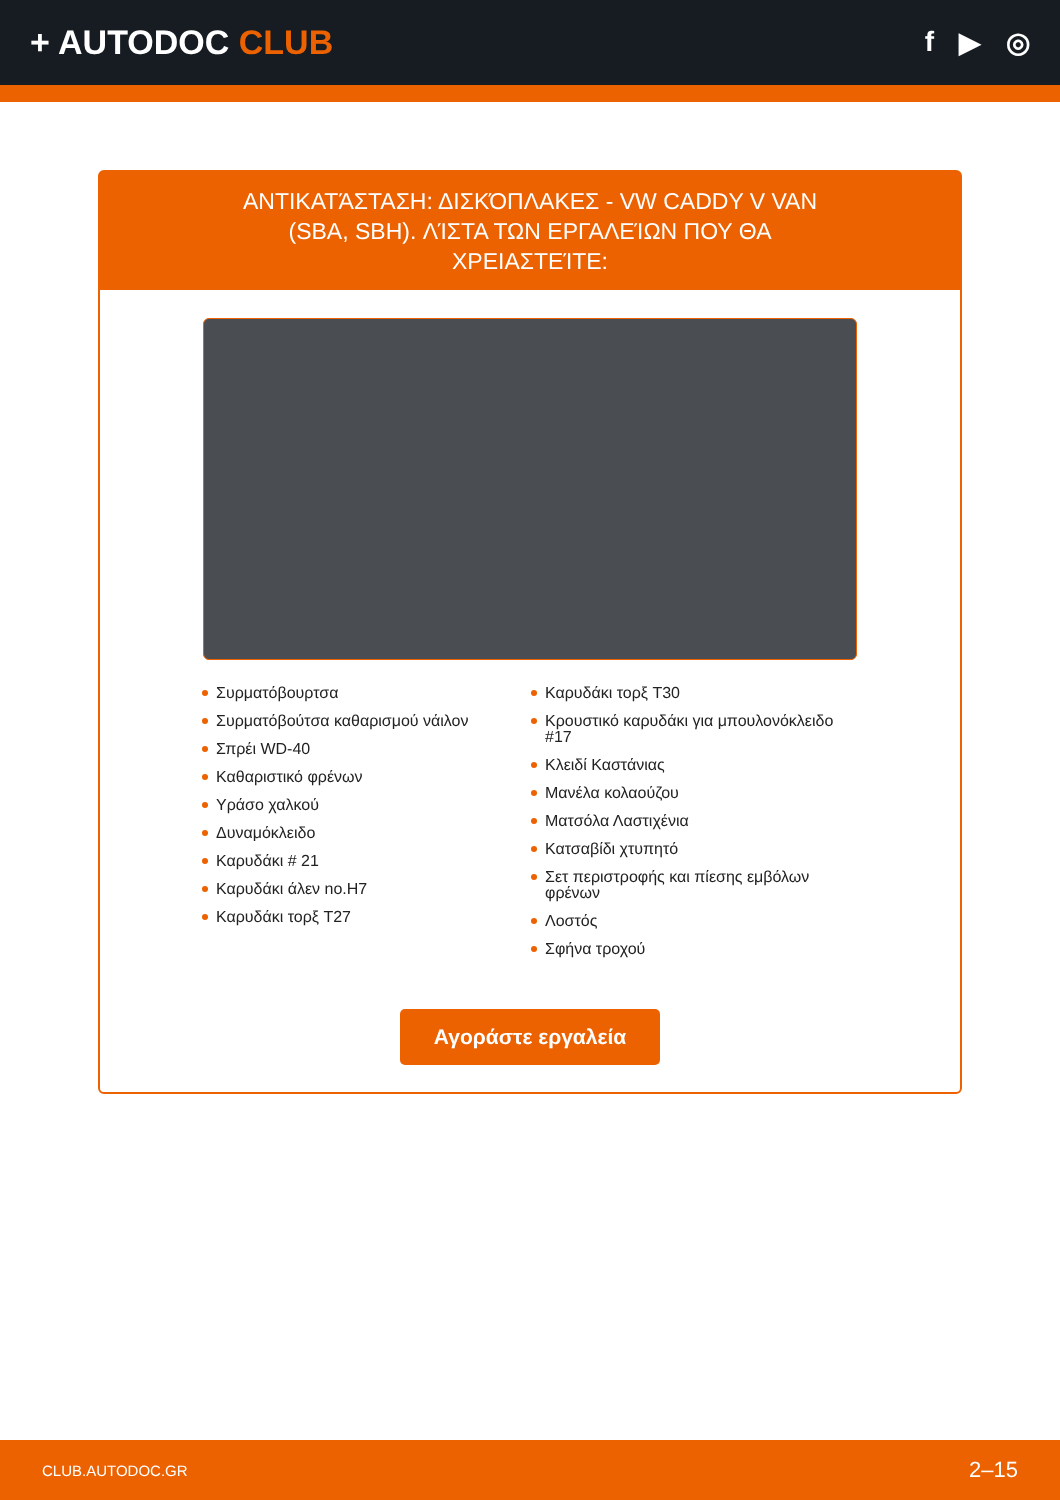+ AUTODOC CLUB
f ▶ ◎
ΑΝΤΙΚΑΤΆΣΤΑΣΗ: ΔΙΣΚΌΠΛΑΚΕΣ - VW CADDY V VAN (SBA, SBH). ΛΊΣΤΑ ΤΩΝ ΕΡΓΑΛΕΊΩΝ ΠΟΥ ΘΑ ΧΡΕΙΑΣΤΕΊΤΕ:
Συρματόβουρτσα
Συρματόβούτσα καθαρισμού νάιλον
Σπρέι WD-40
Καθαριστικό φρένων
Υράσο χαλκού
Δυναμόκλειδο
Καρυδάκι # 21
Καρυδάκι άλεν no.H7
Καρυδάκι τορξ T27
Καρυδάκι τορξ T30
Κρουστικό καρυδάκι για μπουλονόκλειδο #17
Κλειδί Καστάνιας
Μανέλα κολαούζου
Ματσόλα Λαστιχένια
Κατσαβίδι χτυπητό
Σετ περιστροφής και πίεσης εμβόλων φρένων
Λοστός
Σφήνα τροχού
Αγοράστε εργαλεία
CLUB.AUTODOC.GR 2–15